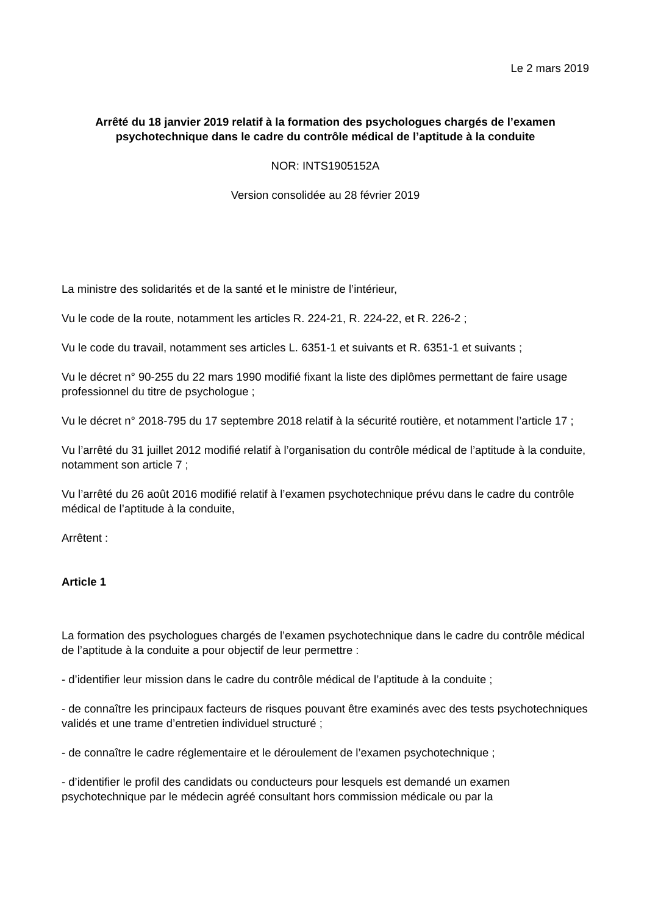Le 2 mars 2019
Arrêté du 18 janvier 2019 relatif à la formation des psychologues chargés de l’examen psychotechnique dans le cadre du contrôle médical de l’aptitude à la conduite
NOR: INTS1905152A
Version consolidée au 28 février 2019
La ministre des solidarités et de la santé et le ministre de l’intérieur,
Vu le code de la route, notamment les articles R. 224-21, R. 224-22, et R. 226-2 ;
Vu le code du travail, notamment ses articles L. 6351-1 et suivants et R. 6351-1 et suivants ;
Vu le décret n° 90-255 du 22 mars 1990 modifié fixant la liste des diplômes permettant de faire usage professionnel du titre de psychologue ;
Vu le décret n° 2018-795 du 17 septembre 2018 relatif à la sécurité routière, et notamment l’article 17 ;
Vu l’arrêté du 31 juillet 2012 modifié relatif à l’organisation du contrôle médical de l’aptitude à la conduite, notamment son article 7 ;
Vu l’arrêté du 26 août 2016 modifié relatif à l’examen psychotechnique prévu dans le cadre du contrôle médical de l’aptitude à la conduite,
Arrêtent :
Article 1
La formation des psychologues chargés de l’examen psychotechnique dans le cadre du contrôle médical de l’aptitude à la conduite a pour objectif de leur permettre :
- d’identifier leur mission dans le cadre du contrôle médical de l’aptitude à la conduite ;
- de connaître les principaux facteurs de risques pouvant être examinés avec des tests psychotechniques validés et une trame d’entretien individuel structuré ;
- de connaître le cadre réglementaire et le déroulement de l’examen psychotechnique ;
- d’identifier le profil des candidats ou conducteurs pour lesquels est demandé un examen psychotechnique par le médecin agréé consultant hors commission médicale ou par la